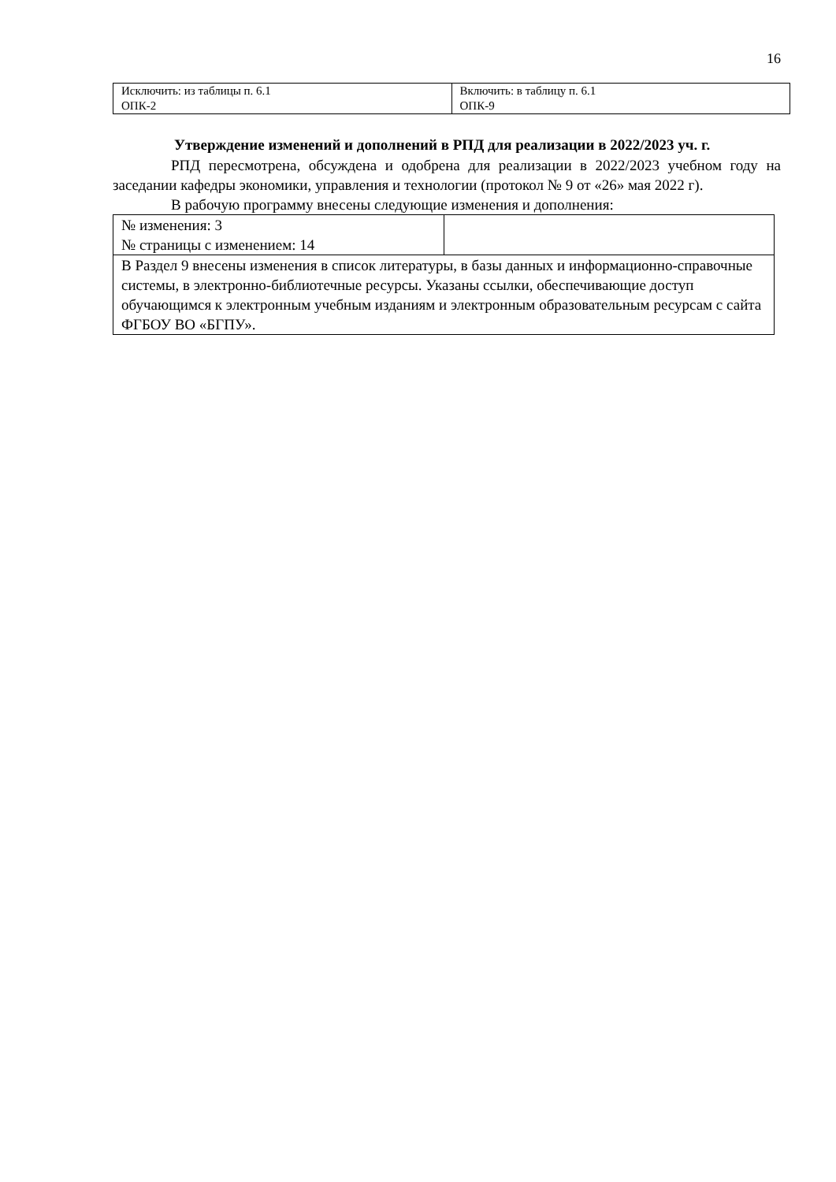16
| Исключить: из таблицы п. 6.1 ОПК-2 | Включить: в таблицу п. 6.1 ОПК-9 |
Утверждение изменений и дополнений в РПД для реализации в 2022/2023 уч. г.
РПД пересмотрена, обсуждена и одобрена для реализации в 2022/2023 учебном году на заседании кафедры экономики, управления и технологии (протокол № 9 от «26» мая 2022 г).
В рабочую программу внесены следующие изменения и дополнения:
| № изменения: 3 № страницы с изменением: 14 | |
| В Раздел 9 внесены изменения в список литературы, в базы данных и информационно-справочные системы, в электронно-библиотечные ресурсы. Указаны ссылки, обеспечивающие доступ обучающимся к электронным учебным изданиям и электронным образовательным ресурсам с сайта ФГБОУ ВО «БГПУ». | |